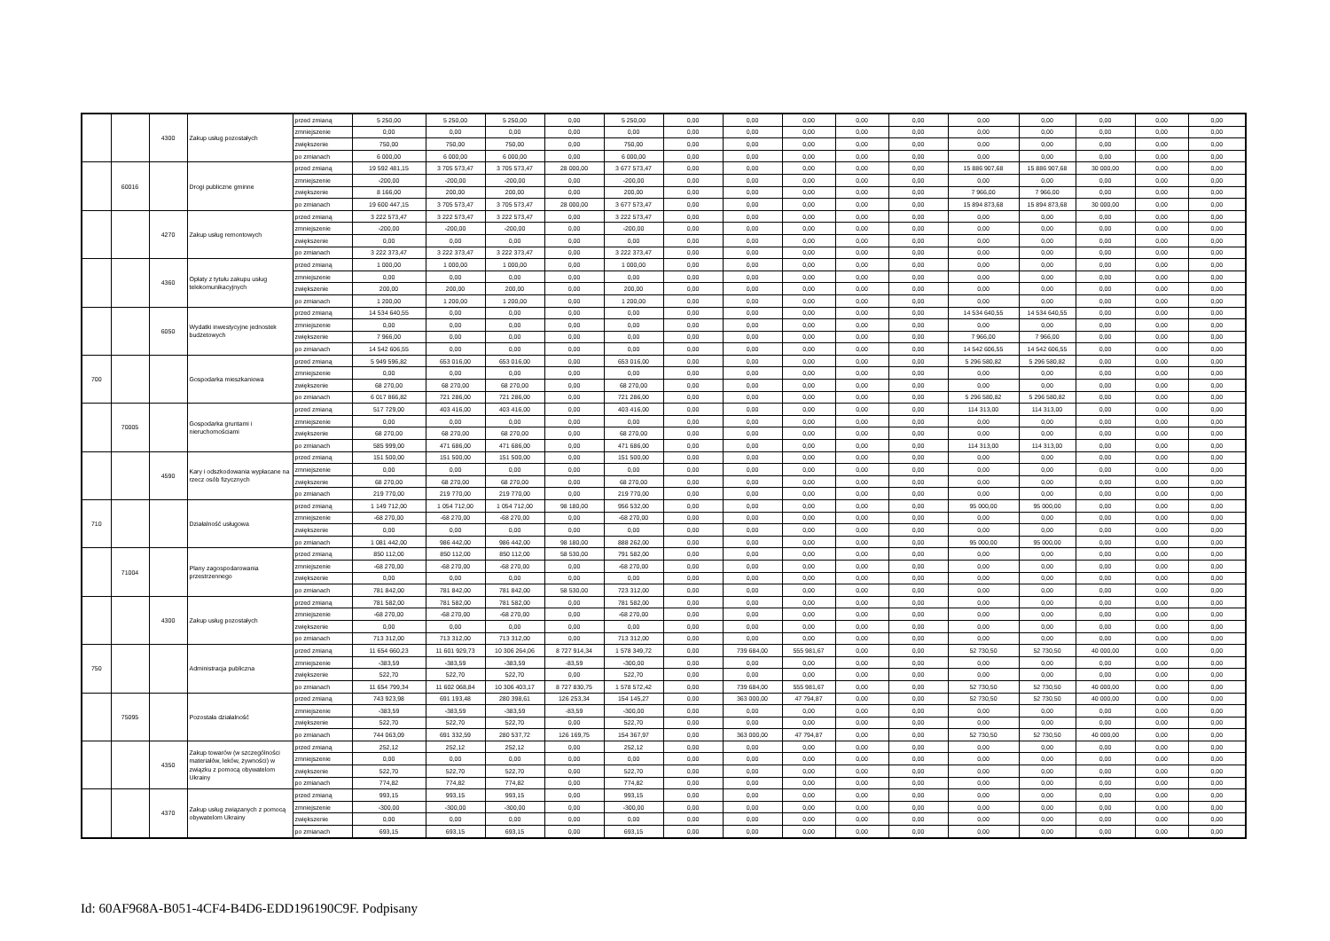| | | 4300 | Zakup usług pozostałych | przed zmianą | 5 250,00 | 5 250,00 | 5 250,00 | 0,00 | 5 250,00 | 0,00 | 0,00 | 0,00 | 0,00 | 0,00 | 0,00 | 0,00 | 0,00 | 0,00 | 0,00 |
| | | | | zmniejszenie | 0,00 | 0,00 | 0,00 | 0,00 | 0,00 | 0,00 | 0,00 | 0,00 | 0,00 | 0,00 | 0,00 | 0,00 | 0,00 | 0,00 | 0,00 |
| | | | | zwiększenie | 750,00 | 750,00 | 750,00 | 0,00 | 750,00 | 0,00 | 0,00 | 0,00 | 0,00 | 0,00 | 0,00 | 0,00 | 0,00 | 0,00 | 0,00 |
| | | | | po zmianach | 6 000,00 | 6 000,00 | 6 000,00 | 0,00 | 6 000,00 | 0,00 | 0,00 | 0,00 | 0,00 | 0,00 | 0,00 | 0,00 | 0,00 | 0,00 | 0,00 |
| | 60016 | | Drogi publiczne gminne | przed zmianą | 19 592 481,15 | 3 705 573,47 | 3 705 573,47 | 28 000,00 | 3 677 573,47 | 0,00 | 0,00 | 0,00 | 0,00 | 0,00 | 15 886 907,68 | 15 886 907,68 | 30 000,00 | 0,00 | 0,00 |
| | | | | zmniejszenie | -200,00 | -200,00 | -200,00 | 0,00 | -200,00 | 0,00 | 0,00 | 0,00 | 0,00 | 0,00 | 0,00 | 0,00 | 0,00 | 0,00 | 0,00 |
| | | | | zwiększenie | 8 166,00 | 200,00 | 200,00 | 0,00 | 200,00 | 0,00 | 0,00 | 0,00 | 0,00 | 0,00 | 7 966,00 | 7 966,00 | 0,00 | 0,00 | 0,00 |
| | | | | po zmianach | 19 600 447,15 | 3 705 573,47 | 3 705 573,47 | 28 000,00 | 3 677 573,47 | 0,00 | 0,00 | 0,00 | 0,00 | 0,00 | 15 894 873,68 | 15 894 873,68 | 30 000,00 | 0,00 | 0,00 |
| | | 4270 | Zakup usług remontowych | przed zmianą | 3 222 573,47 | 3 222 573,47 | 3 222 573,47 | 0,00 | 3 222 573,47 | 0,00 | 0,00 | 0,00 | 0,00 | 0,00 | 0,00 | 0,00 | 0,00 | 0,00 | 0,00 |
| | | | | zmniejszenie | -200,00 | -200,00 | -200,00 | 0,00 | -200,00 | 0,00 | 0,00 | 0,00 | 0,00 | 0,00 | 0,00 | 0,00 | 0,00 | 0,00 | 0,00 |
| | | | | zwiększenie | 0,00 | 0,00 | 0,00 | 0,00 | 0,00 | 0,00 | 0,00 | 0,00 | 0,00 | 0,00 | 0,00 | 0,00 | 0,00 | 0,00 | 0,00 |
| | | | | po zmianach | 3 222 373,47 | 3 222 373,47 | 3 222 373,47 | 0,00 | 3 222 373,47 | 0,00 | 0,00 | 0,00 | 0,00 | 0,00 | 0,00 | 0,00 | 0,00 | 0,00 | 0,00 |
| | | 4360 | Opłaty z tytułu zakupu usług telekomunikacyjnych | przed zmianą | 1 000,00 | 1 000,00 | 1 000,00 | 0,00 | 1 000,00 | 0,00 | 0,00 | 0,00 | 0,00 | 0,00 | 0,00 | 0,00 | 0,00 | 0,00 | 0,00 |
| | | | | zmniejszenie | 0,00 | 0,00 | 0,00 | 0,00 | 0,00 | 0,00 | 0,00 | 0,00 | 0,00 | 0,00 | 0,00 | 0,00 | 0,00 | 0,00 | 0,00 |
| | | | | zwiększenie | 200,00 | 200,00 | 200,00 | 0,00 | 200,00 | 0,00 | 0,00 | 0,00 | 0,00 | 0,00 | 0,00 | 0,00 | 0,00 | 0,00 | 0,00 |
| | | | | po zmianach | 1 200,00 | 1 200,00 | 1 200,00 | 0,00 | 1 200,00 | 0,00 | 0,00 | 0,00 | 0,00 | 0,00 | 0,00 | 0,00 | 0,00 | 0,00 | 0,00 |
| | | 6050 | Wydatki inwestycyjne jednostek budżetowych | przed zmianą | 14 534 640,55 | 0,00 | 0,00 | 0,00 | 0,00 | 0,00 | 0,00 | 0,00 | 0,00 | 0,00 | 14 534 640,55 | 14 534 640,55 | 0,00 | 0,00 | 0,00 |
| | | | | zmniejszenie | 0,00 | 0,00 | 0,00 | 0,00 | 0,00 | 0,00 | 0,00 | 0,00 | 0,00 | 0,00 | 0,00 | 0,00 | 0,00 | 0,00 | 0,00 |
| | | | | zwiększenie | 7 966,00 | 0,00 | 0,00 | 0,00 | 0,00 | 0,00 | 0,00 | 0,00 | 0,00 | 0,00 | 7 966,00 | 7 966,00 | 0,00 | 0,00 | 0,00 |
| | | | | po zmianach | 14 542 606,55 | 0,00 | 0,00 | 0,00 | 0,00 | 0,00 | 0,00 | 0,00 | 0,00 | 0,00 | 14 542 606,55 | 14 542 606,55 | 0,00 | 0,00 | 0,00 |
| 700 | | | Gospodarka mieszkaniowa | przed zmianą | 5 949 596,82 | 653 016,00 | 653 016,00 | 0,00 | 653 016,00 | 0,00 | 0,00 | 0,00 | 0,00 | 0,00 | 5 296 580,82 | 5 296 580,82 | 0,00 | 0,00 | 0,00 |
| | | | | zmniejszenie | 0,00 | 0,00 | 0,00 | 0,00 | 0,00 | 0,00 | 0,00 | 0,00 | 0,00 | 0,00 | 0,00 | 0,00 | 0,00 | 0,00 | 0,00 |
| | | | | zwiększenie | 68 270,00 | 68 270,00 | 68 270,00 | 0,00 | 68 270,00 | 0,00 | 0,00 | 0,00 | 0,00 | 0,00 | 0,00 | 0,00 | 0,00 | 0,00 | 0,00 |
| | | | | po zmianach | 6 017 866,82 | 721 286,00 | 721 286,00 | 0,00 | 721 286,00 | 0,00 | 0,00 | 0,00 | 0,00 | 0,00 | 5 296 580,82 | 5 296 580,82 | 0,00 | 0,00 | 0,00 |
| | 70005 | | Gospodarka gruntami i nieruchomościami | przed zmianą | 517 729,00 | 403 416,00 | 403 416,00 | 0,00 | 403 416,00 | 0,00 | 0,00 | 0,00 | 0,00 | 0,00 | 114 313,00 | 114 313,00 | 0,00 | 0,00 | 0,00 |
| | | | | zmniejszenie | 0,00 | 0,00 | 0,00 | 0,00 | 0,00 | 0,00 | 0,00 | 0,00 | 0,00 | 0,00 | 0,00 | 0,00 | 0,00 | 0,00 | 0,00 |
| | | | | zwiększenie | 68 270,00 | 68 270,00 | 68 270,00 | 0,00 | 68 270,00 | 0,00 | 0,00 | 0,00 | 0,00 | 0,00 | 0,00 | 0,00 | 0,00 | 0,00 | 0,00 |
| | | | | po zmianach | 585 999,00 | 471 686,00 | 471 686,00 | 0,00 | 471 686,00 | 0,00 | 0,00 | 0,00 | 0,00 | 0,00 | 114 313,00 | 114 313,00 | 0,00 | 0,00 | 0,00 |
| | | 4590 | Kary i odszkodowania wypłacane na rzecz osób fizycznych | przed zmianą | 151 500,00 | 151 500,00 | 151 500,00 | 0,00 | 151 500,00 | 0,00 | 0,00 | 0,00 | 0,00 | 0,00 | 0,00 | 0,00 | 0,00 | 0,00 | 0,00 |
| | | | | zmniejszenie | 0,00 | 0,00 | 0,00 | 0,00 | 0,00 | 0,00 | 0,00 | 0,00 | 0,00 | 0,00 | 0,00 | 0,00 | 0,00 | 0,00 | 0,00 |
| | | | | zwiększenie | 68 270,00 | 68 270,00 | 68 270,00 | 0,00 | 68 270,00 | 0,00 | 0,00 | 0,00 | 0,00 | 0,00 | 0,00 | 0,00 | 0,00 | 0,00 | 0,00 |
| | | | | po zmianach | 219 770,00 | 219 770,00 | 219 770,00 | 0,00 | 219 770,00 | 0,00 | 0,00 | 0,00 | 0,00 | 0,00 | 0,00 | 0,00 | 0,00 | 0,00 | 0,00 |
| 710 | | | Działalność usługowa | przed zmianą | 1 149 712,00 | 1 054 712,00 | 1 054 712,00 | 98 180,00 | 956 532,00 | 0,00 | 0,00 | 0,00 | 0,00 | 0,00 | 95 000,00 | 95 000,00 | 0,00 | 0,00 | 0,00 |
| | | | | zmniejszenie | -68 270,00 | -68 270,00 | -68 270,00 | 0,00 | -68 270,00 | 0,00 | 0,00 | 0,00 | 0,00 | 0,00 | 0,00 | 0,00 | 0,00 | 0,00 | 0,00 |
| | | | | zwiększenie | 0,00 | 0,00 | 0,00 | 0,00 | 0,00 | 0,00 | 0,00 | 0,00 | 0,00 | 0,00 | 0,00 | 0,00 | 0,00 | 0,00 | 0,00 |
| | | | | po zmianach | 1 081 442,00 | 986 442,00 | 986 442,00 | 98 180,00 | 888 262,00 | 0,00 | 0,00 | 0,00 | 0,00 | 0,00 | 95 000,00 | 95 000,00 | 0,00 | 0,00 | 0,00 |
| | 71004 | | Plany zagospodarowania przestrzennego | przed zmianą | 850 112,00 | 850 112,00 | 850 112,00 | 58 530,00 | 791 582,00 | 0,00 | 0,00 | 0,00 | 0,00 | 0,00 | 0,00 | 0,00 | 0,00 | 0,00 | 0,00 |
| | | | | zmniejszenie | -68 270,00 | -68 270,00 | -68 270,00 | 0,00 | -68 270,00 | 0,00 | 0,00 | 0,00 | 0,00 | 0,00 | 0,00 | 0,00 | 0,00 | 0,00 | 0,00 |
| | | | | zwiększenie | 0,00 | 0,00 | 0,00 | 0,00 | 0,00 | 0,00 | 0,00 | 0,00 | 0,00 | 0,00 | 0,00 | 0,00 | 0,00 | 0,00 | 0,00 |
| | | | | po zmianach | 781 842,00 | 781 842,00 | 781 842,00 | 58 530,00 | 723 312,00 | 0,00 | 0,00 | 0,00 | 0,00 | 0,00 | 0,00 | 0,00 | 0,00 | 0,00 | 0,00 |
| | | 4300 | Zakup usług pozostałych | przed zmianą | 781 582,00 | 781 582,00 | 781 582,00 | 0,00 | 781 582,00 | 0,00 | 0,00 | 0,00 | 0,00 | 0,00 | 0,00 | 0,00 | 0,00 | 0,00 | 0,00 |
| | | | | zmniejszenie | -68 270,00 | -68 270,00 | -68 270,00 | 0,00 | -68 270,00 | 0,00 | 0,00 | 0,00 | 0,00 | 0,00 | 0,00 | 0,00 | 0,00 | 0,00 | 0,00 |
| | | | | zwiększenie | 0,00 | 0,00 | 0,00 | 0,00 | 0,00 | 0,00 | 0,00 | 0,00 | 0,00 | 0,00 | 0,00 | 0,00 | 0,00 | 0,00 | 0,00 |
| | | | | po zmianach | 713 312,00 | 713 312,00 | 713 312,00 | 0,00 | 713 312,00 | 0,00 | 0,00 | 0,00 | 0,00 | 0,00 | 0,00 | 0,00 | 0,00 | 0,00 | 0,00 |
| 750 | | | Administracja publiczna | przed zmianą | 11 654 660,23 | 11 601 929,73 | 10 306 264,06 | 8 727 914,34 | 1 578 349,72 | 0,00 | 739 684,00 | 555 981,67 | 0,00 | 0,00 | 52 730,50 | 52 730,50 | 40 000,00 | 0,00 | 0,00 |
| | | | | zmniejszenie | -383,59 | -383,59 | -383,59 | -83,59 | -300,00 | 0,00 | 0,00 | 0,00 | 0,00 | 0,00 | 0,00 | 0,00 | 0,00 | 0,00 | 0,00 |
| | | | | zwiększenie | 522,70 | 522,70 | 522,70 | 0,00 | 522,70 | 0,00 | 0,00 | 0,00 | 0,00 | 0,00 | 0,00 | 0,00 | 0,00 | 0,00 | 0,00 |
| | | | | po zmianach | 11 654 799,34 | 11 602 068,84 | 10 306 403,17 | 8 727 830,75 | 1 578 572,42 | 0,00 | 739 684,00 | 555 981,67 | 0,00 | 0,00 | 52 730,50 | 52 730,50 | 40 000,00 | 0,00 | 0,00 |
| | 75095 | | Pozostała działalność | przed zmianą | 743 923,98 | 691 193,48 | 280 398,61 | 126 253,34 | 154 145,27 | 0,00 | 363 000,00 | 47 794,87 | 0,00 | 0,00 | 52 730,50 | 52 730,50 | 40 000,00 | 0,00 | 0,00 |
| | | | | zmniejszenie | -383,59 | -383,59 | -383,59 | -83,59 | -300,00 | 0,00 | 0,00 | 0,00 | 0,00 | 0,00 | 0,00 | 0,00 | 0,00 | 0,00 | 0,00 |
| | | | | zwiększenie | 522,70 | 522,70 | 522,70 | 0,00 | 522,70 | 0,00 | 0,00 | 0,00 | 0,00 | 0,00 | 0,00 | 0,00 | 0,00 | 0,00 | 0,00 |
| | | | | po zmianach | 744 063,09 | 691 332,59 | 280 537,72 | 126 169,75 | 154 367,97 | 0,00 | 363 000,00 | 47 794,87 | 0,00 | 0,00 | 52 730,50 | 52 730,50 | 40 000,00 | 0,00 | 0,00 |
| | | 4350 | Zakup towarów (w szczególności materiałów, leków, żywności) w związku z pomocą obywatelom Ukrainy | przed zmianą | 252,12 | 252,12 | 252,12 | 0,00 | 252,12 | 0,00 | 0,00 | 0,00 | 0,00 | 0,00 | 0,00 | 0,00 | 0,00 | 0,00 | 0,00 |
| | | | | zmniejszenie | 0,00 | 0,00 | 0,00 | 0,00 | 0,00 | 0,00 | 0,00 | 0,00 | 0,00 | 0,00 | 0,00 | 0,00 | 0,00 | 0,00 | 0,00 |
| | | | | zwiększenie | 522,70 | 522,70 | 522,70 | 0,00 | 522,70 | 0,00 | 0,00 | 0,00 | 0,00 | 0,00 | 0,00 | 0,00 | 0,00 | 0,00 | 0,00 |
| | | | | po zmianach | 774,82 | 774,82 | 774,82 | 0,00 | 774,82 | 0,00 | 0,00 | 0,00 | 0,00 | 0,00 | 0,00 | 0,00 | 0,00 | 0,00 | 0,00 |
| | | 4370 | Zakup usług związanych z pomocą obywatelom Ukrainy | przed zmianą | 993,15 | 993,15 | 993,15 | 0,00 | 993,15 | 0,00 | 0,00 | 0,00 | 0,00 | 0,00 | 0,00 | 0,00 | 0,00 | 0,00 | 0,00 |
| | | | | zmniejszenie | -300,00 | -300,00 | -300,00 | 0,00 | -300,00 | 0,00 | 0,00 | 0,00 | 0,00 | 0,00 | 0,00 | 0,00 | 0,00 | 0,00 | 0,00 |
| | | | | zwiększenie | 0,00 | 0,00 | 0,00 | 0,00 | 0,00 | 0,00 | 0,00 | 0,00 | 0,00 | 0,00 | 0,00 | 0,00 | 0,00 | 0,00 | 0,00 |
| | | | | po zmianach | 693,15 | 693,15 | 693,15 | 0,00 | 693,15 | 0,00 | 0,00 | 0,00 | 0,00 | 0,00 | 0,00 | 0,00 | 0,00 | 0,00 | 0,00 |
Id: 60AF968A-B051-4CF4-B4D6-EDD196190C9F. Podpisany